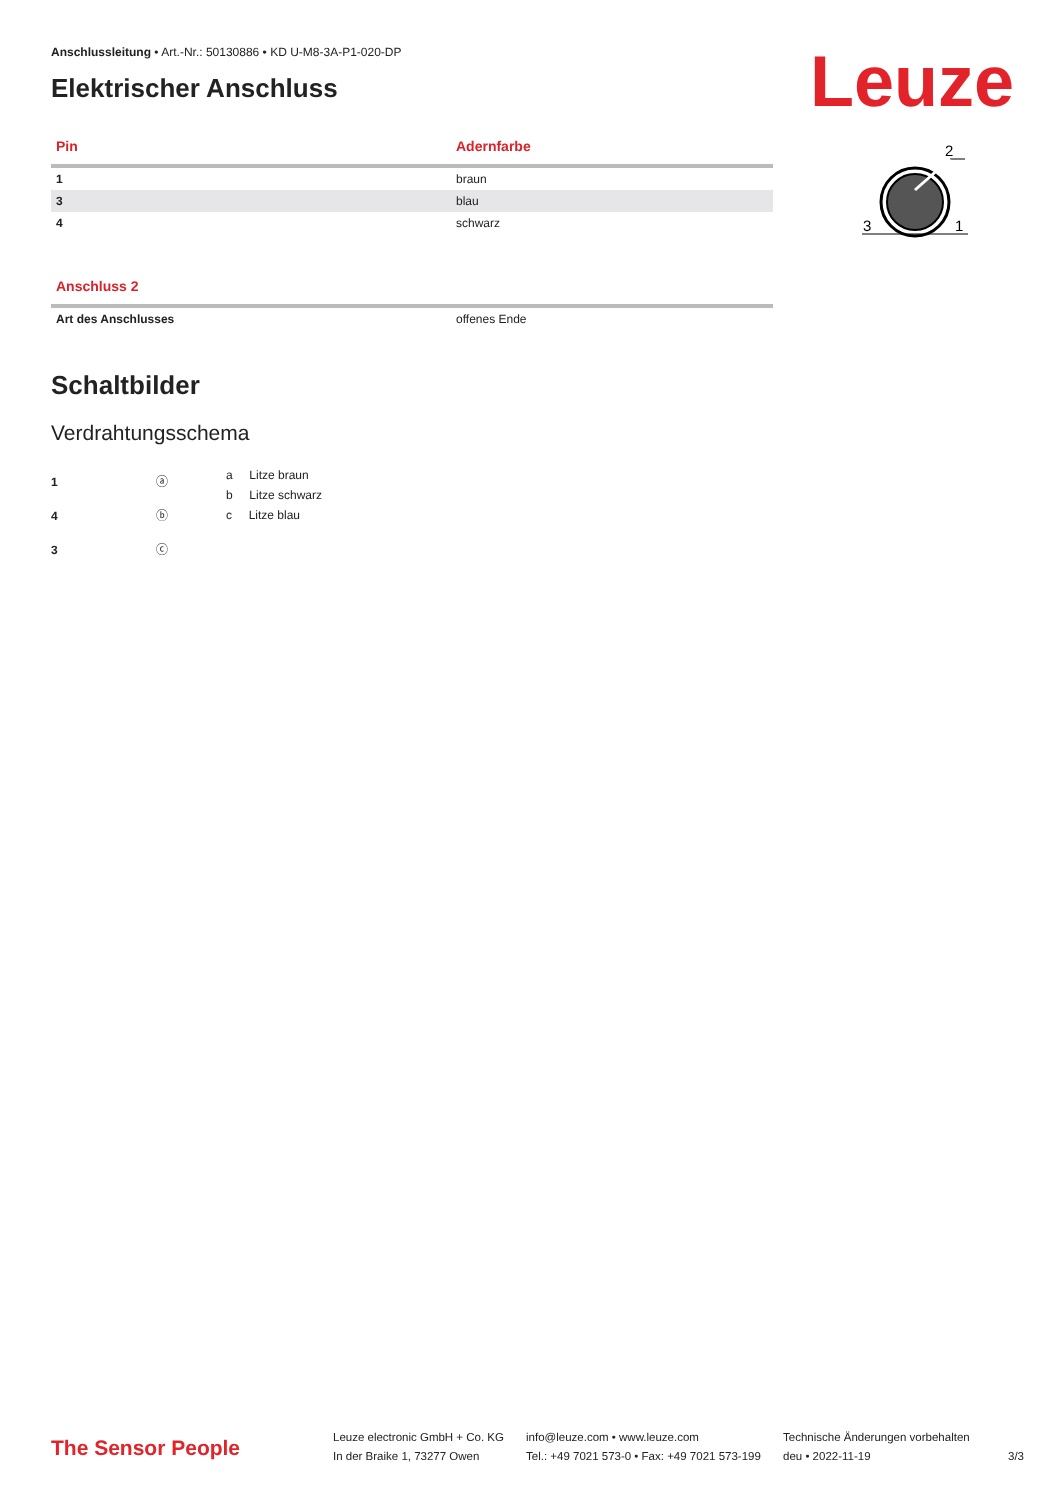Leuze
2
3
1
Anschlussleitung • Art.-Nr.: 50130886 • KD U-M8-3A-P1-020-DP
Elektrischer Anschluss
| Pin | Adernfarbe |
| --- | --- |
| 1 | braun |
| 3 | blau |
| 4 | schwarz |
| Anschluss 2 | |
| --- | --- |
| Art des Anschlusses | offenes Ende |
Schaltbilder
Verdrahtungsschema
1 ⓐ
4 ⓑ
3 ⓒ
a Litze braun
b Litze schwarz
c Litze blau
The Sensor People
Leuze electronic GmbH + Co. KG
In der Braike 1, 73277 Owen
info@leuze.com • www.leuze.com
Tel.: +49 7021 573-0 • Fax: +49 7021 573-199
Technische Änderungen vorbehalten
deu • 2022-11-19
3/3